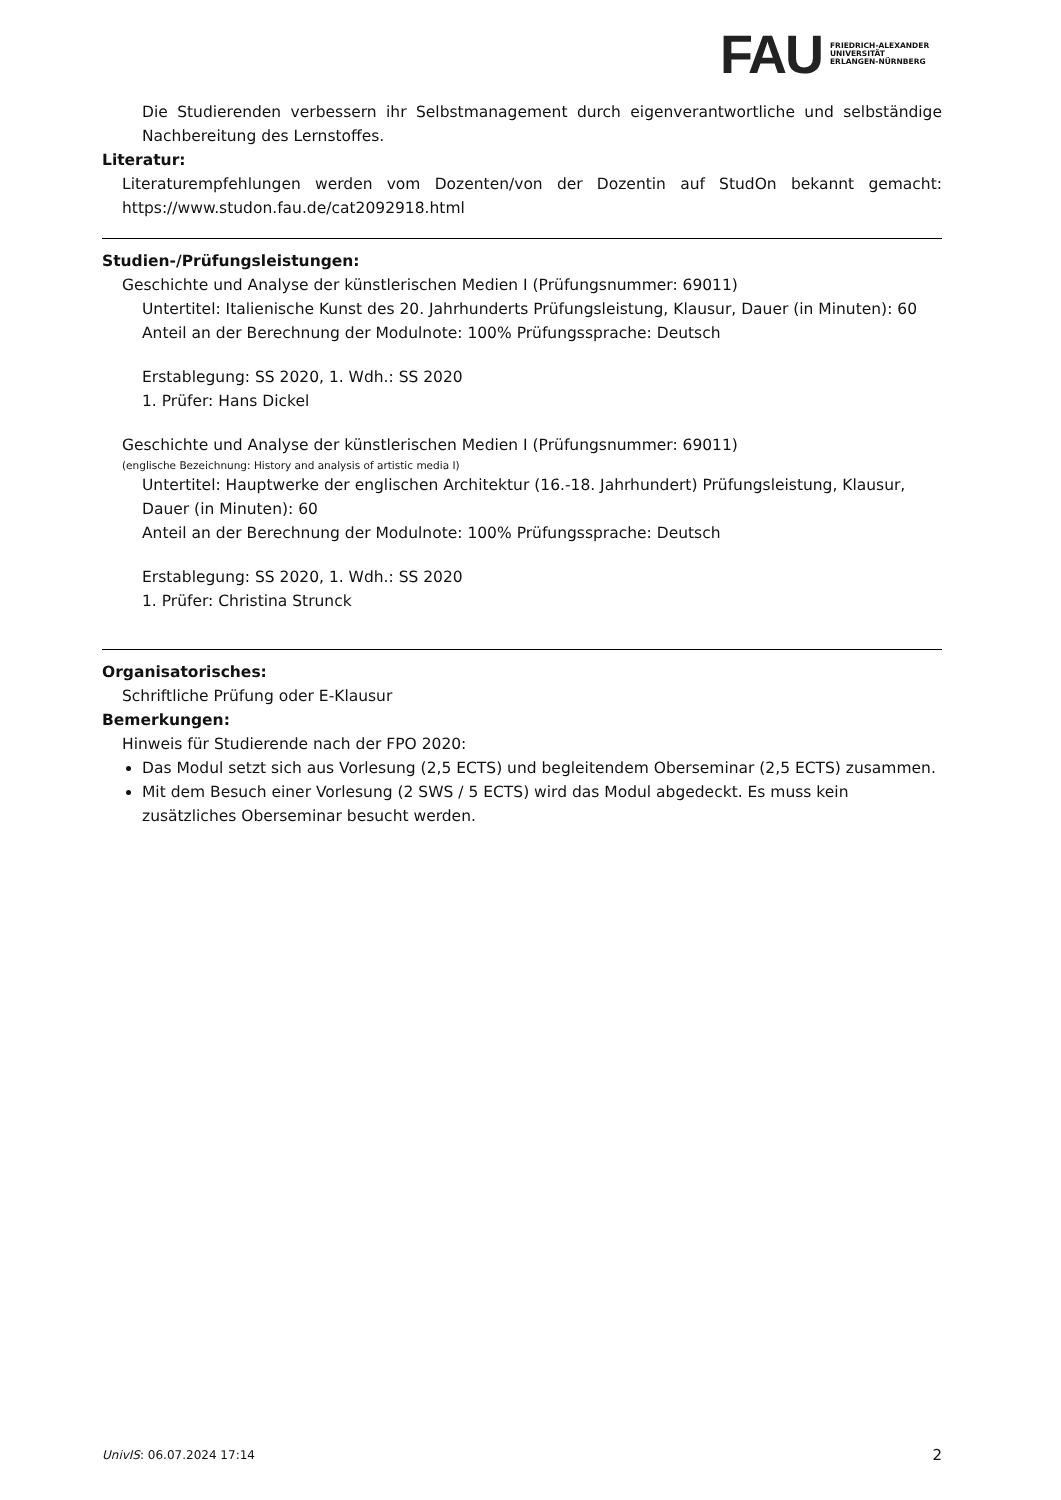FAU
FRIEDRICH-ALEXANDER
UNIVERSITÄT
ERLANGEN-NÜRNBERG
Die Studierenden verbessern ihr Selbstmanagement durch eigenverantwortliche und selbständige Nachbereitung des Lernstoffes.
Literatur:
Literaturempfehlungen werden vom Dozenten/von der Dozentin auf StudOn bekannt gemacht: https://www.studon.fau.de/cat2092918.html
Studien-/Prüfungsleistungen:
Geschichte und Analyse der künstlerischen Medien I (Prüfungsnummer: 69011)
Untertitel: Italienische Kunst des 20. Jahrhunderts Prüfungsleistung, Klausur, Dauer (in Minuten): 60
Anteil an der Berechnung der Modulnote: 100% Prüfungssprache: Deutsch
Erstablegung: SS 2020, 1. Wdh.: SS 2020
1. Prüfer: Hans Dickel
Geschichte und Analyse der künstlerischen Medien I (Prüfungsnummer: 69011)
(englische Bezeichnung: History and analysis of artistic media I)
Untertitel: Hauptwerke der englischen Architektur (16.-18. Jahrhundert) Prüfungsleistung, Klausur, Dauer (in Minuten): 60
Anteil an der Berechnung der Modulnote: 100% Prüfungssprache: Deutsch
Erstablegung: SS 2020, 1. Wdh.: SS 2020
1. Prüfer: Christina Strunck
Organisatorisches:
Schriftliche Prüfung oder E-Klausur
Bemerkungen:
Hinweis für Studierende nach der FPO 2020:
Das Modul setzt sich aus Vorlesung (2,5 ECTS) und begleitendem Oberseminar (2,5 ECTS) zusammen.
Mit dem Besuch einer Vorlesung (2 SWS / 5 ECTS) wird das Modul abgedeckt. Es muss kein zusätzliches Oberseminar besucht werden.
UnivIS: 06.07.2024 17:14 2